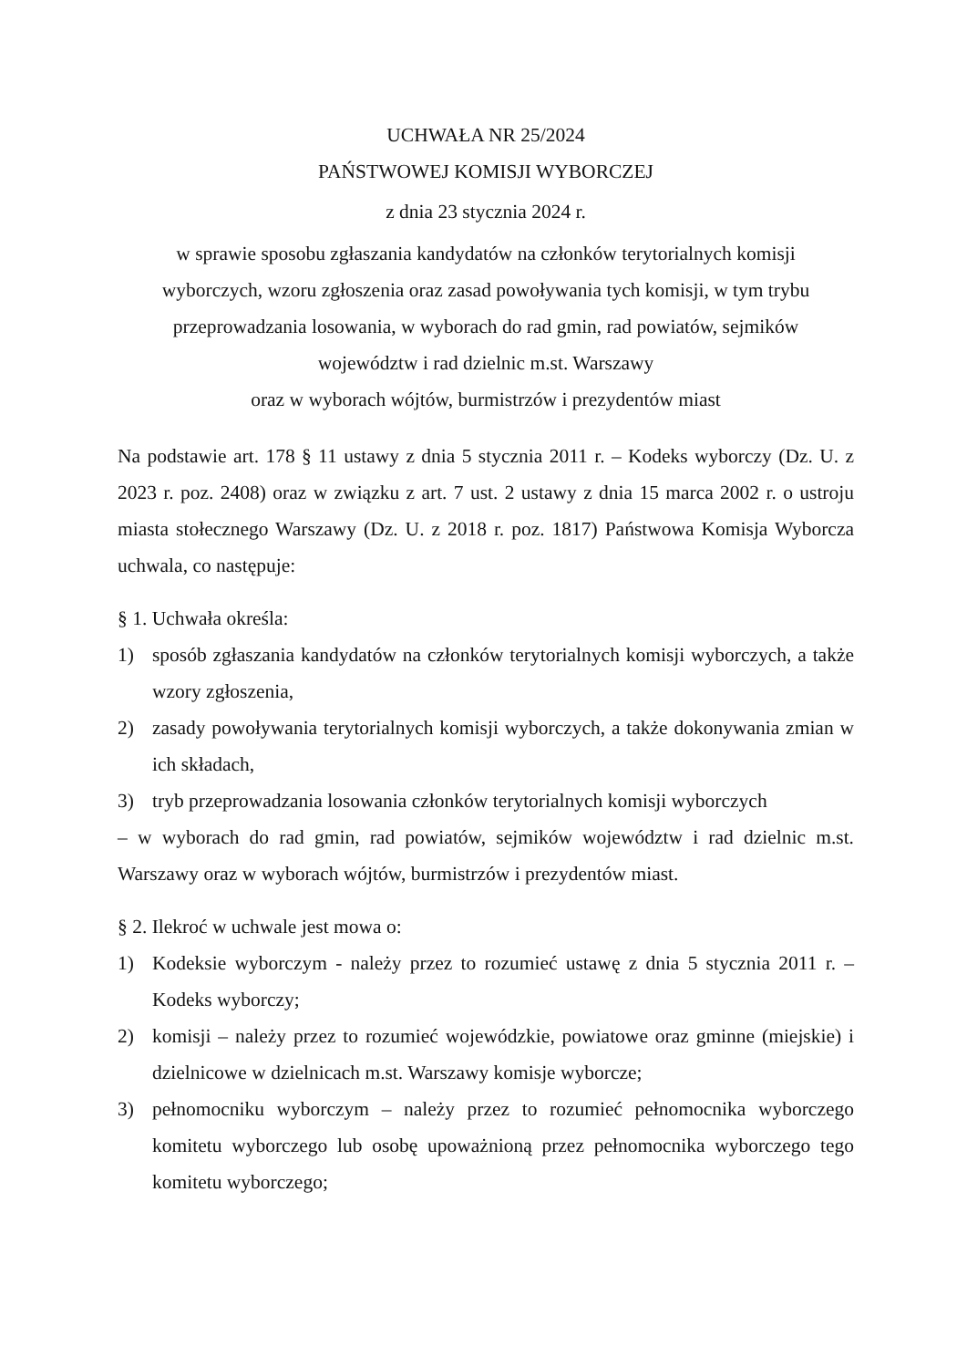UCHWAŁA NR 25/2024
PAŃSTWOWEJ KOMISJI WYBORCZEJ
z dnia 23 stycznia 2024 r.
w sprawie sposobu zgłaszania kandydatów na członków terytorialnych komisji
wyborczych, wzoru zgłoszenia oraz zasad powoływania tych komisji, w tym trybu
przeprowadzania losowania, w wyborach do rad gmin, rad powiatów, sejmików
województw i rad dzielnic m.st. Warszawy
oraz w wyborach wójtów, burmistrzów i prezydentów miast
Na podstawie art. 178 § 11 ustawy z dnia 5 stycznia 2011 r. – Kodeks wyborczy (Dz. U. z 2023 r. poz. 2408) oraz w związku z art. 7 ust. 2 ustawy z dnia 15 marca 2002 r. o ustroju miasta stołecznego Warszawy (Dz. U. z 2018 r. poz. 1817) Państwowa Komisja Wyborcza uchwala, co następuje:
§ 1. Uchwała określa:
1) sposób zgłaszania kandydatów na członków terytorialnych komisji wyborczych, a także wzory zgłoszenia,
2) zasady powoływania terytorialnych komisji wyborczych, a także dokonywania zmian w ich składach,
3) tryb przeprowadzania losowania członków terytorialnych komisji wyborczych
– w wyborach do rad gmin, rad powiatów, sejmików województw i rad dzielnic m.st. Warszawy oraz w wyborach wójtów, burmistrzów i prezydentów miast.
§ 2. Ilekroć w uchwale jest mowa o:
1) Kodeksie wyborczym - należy przez to rozumieć ustawę z dnia 5 stycznia 2011 r. – Kodeks wyborczy;
2) komisji – należy przez to rozumieć wojewódzkie, powiatowe oraz gminne (miejskie) i dzielnicowe w dzielnicach m.st. Warszawy komisje wyborcze;
3) pełnomocniku wyborczym – należy przez to rozumieć pełnomocnika wyborczego komitetu wyborczego lub osobę upoważnioną przez pełnomocnika wyborczego tego komitetu wyborczego;